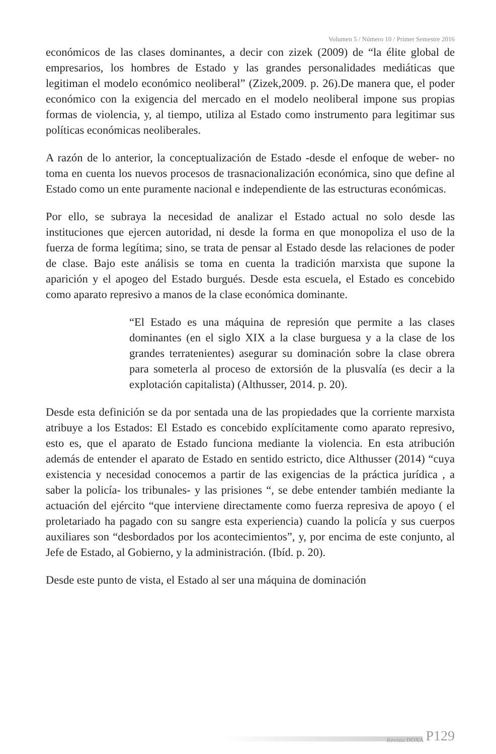Volumen 5 / Número 10 / Primer Semestre 2016
económicos de las clases dominantes, a decir con zizek (2009) de “la élite global de empresarios, los hombres de Estado y las grandes personalidades mediáticas que legitiman el modelo económico neoliberal” (Zizek,2009. p. 26).De manera que, el poder económico con la exigencia del mercado en el modelo neoliberal impone sus propias formas de violencia, y, al tiempo, utiliza al Estado como instrumento para legitimar sus políticas económicas neoliberales.
A razón de lo anterior, la conceptualización de Estado -desde el enfoque de weber- no toma en cuenta los nuevos procesos de trasnacionalización económica, sino que define al Estado como un ente puramente nacional e independiente de las estructuras económicas.
Por ello, se subraya la necesidad de analizar el Estado actual no solo desde las instituciones que ejercen autoridad, ni desde la forma en que monopoliza el uso de la fuerza de forma legítima; sino, se trata de pensar al Estado desde las relaciones de poder de clase. Bajo este análisis se toma en cuenta la tradición marxista que supone la aparición y el apogeo del Estado burgués. Desde esta escuela, el Estado es concebido como aparato represivo a manos de la clase económica dominante.
“El Estado es una máquina de represión que permite a las clases dominantes (en el siglo XIX a la clase burguesa y a la clase de los grandes terratenientes) asegurar su dominación sobre la clase obrera para someterla al proceso de extorsión de la plusvalía (es decir a la explotación capitalista) (Althusser, 2014. p. 20).
Desde esta definición se da por sentada una de las propiedades que la corriente marxista atribuye a los Estados: El Estado es concebido explícitamente como aparato represivo, esto es, que el aparato de Estado funciona mediante la violencia. En esta atribución además de entender el aparato de Estado en sentido estricto, dice Althusser (2014) “cuya existencia y necesidad conocemos a partir de las exigencias de la práctica jurídica , a saber la policía- los tribunales- y las prisiones “, se debe entender también mediante la actuación del ejército “que interviene directamente como fuerza represiva de apoyo ( el proletariado ha pagado con su sangre esta experiencia) cuando la policía y sus cuerpos auxiliares son “desbordados por los acontecimientos”, y, por encima de este conjunto, al Jefe de Estado, al Gobierno, y la administración. (Ibíd. p. 20).
Desde este punto de vista, el Estado al ser una máquina de dominación
Revista DOXA P129